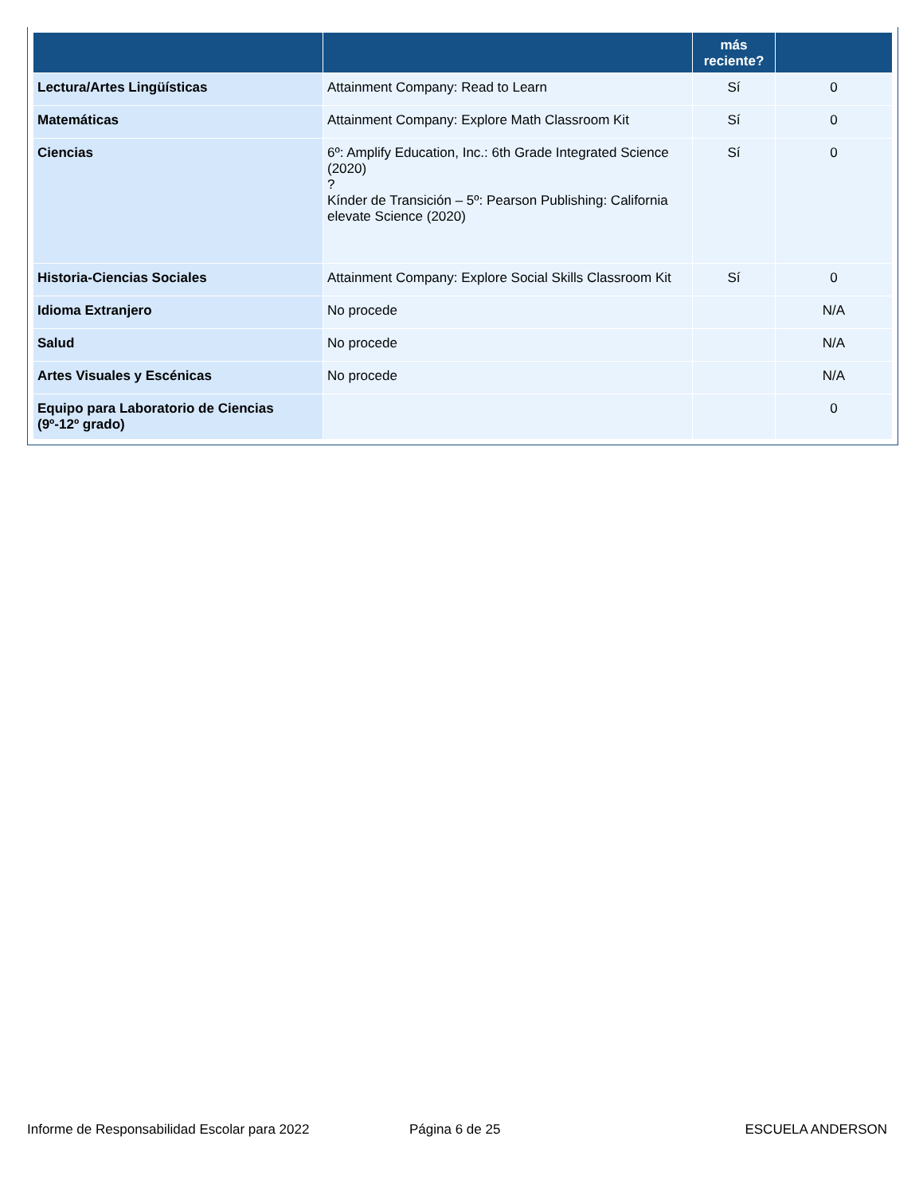| | | más reciente? | |
| --- | --- | --- | --- |
| Lectura/Artes Lingüísticas | Attainment Company: Read to Learn | Sí | 0 |
| Matemáticas | Attainment Company: Explore Math Classroom Kit | Sí | 0 |
| Ciencias | 6º: Amplify Education, Inc.: 6th Grade Integrated Science (2020) ? Kínder de Transición – 5º: Pearson Publishing: California elevate Science (2020) | Sí | 0 |
| Historia-Ciencias Sociales | Attainment Company: Explore Social Skills Classroom Kit | Sí | 0 |
| Idioma Extranjero | No procede | | N/A |
| Salud | No procede | | N/A |
| Artes Visuales y Escénicas | No procede | | N/A |
| Equipo para Laboratorio de Ciencias (9º-12º grado) | | | 0 |
Informe de Responsabilidad Escolar para 2022 Página 6 de 25 ESCUELA ANDERSON